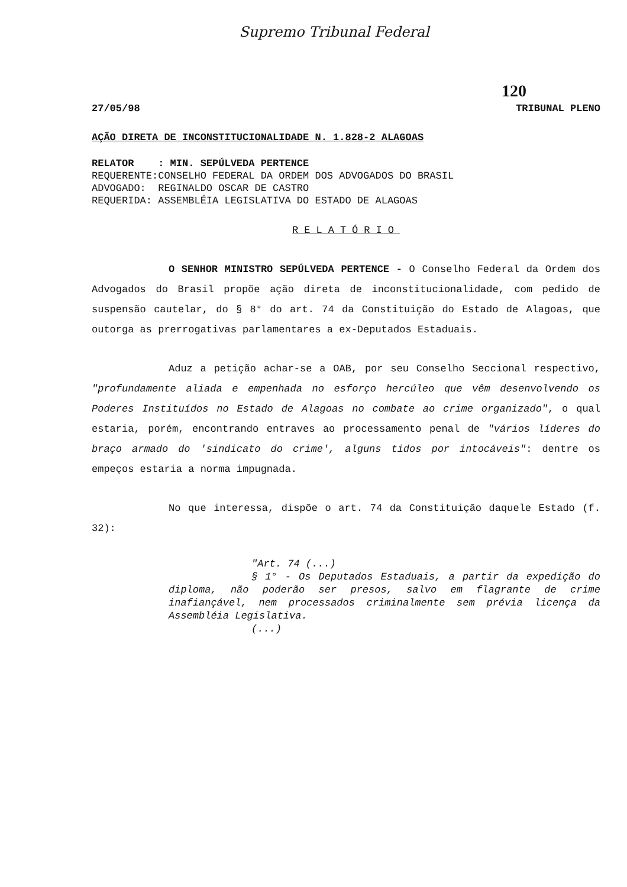Supremo Tribunal Federal
120
27/05/98 TRIBUNAL PLENO
AÇÃO DIRETA DE INCONSTITUCIONALIDADE N. 1.828-2 ALAGOAS
| RELATOR | : MIN. SEPÚLVEDA PERTENCE |
| REQUERENTE: | CONSELHO FEDERAL DA ORDEM DOS ADVOGADOS DO BRASIL |
| ADVOGADO: | REGINALDO OSCAR DE CASTRO |
| REQUERIDA: | ASSEMBLÉIA LEGISLATIVA DO ESTADO DE ALAGOAS |
RELATÓRIO
O SENHOR MINISTRO SEPÚLVEDA PERTENCE - O Conselho Federal da Ordem dos Advogados do Brasil propõe ação direta de inconstitucionalidade, com pedido de suspensão cautelar, do § 8° do art. 74 da Constituição do Estado de Alagoas, que outorga as prerrogativas parlamentares a ex-Deputados Estaduais.
Aduz a petição achar-se a OAB, por seu Conselho Seccional respectivo, "profundamente aliada e empenhada no esforço hercúleo que vêm desenvolvendo os Poderes Instituídos no Estado de Alagoas no combate ao crime organizado", o qual estaria, porém, encontrando entraves ao processamento penal de "vários líderes do braço armado do 'sindicato do crime', alguns tidos por intocáveis": dentre os empeços estaria a norma impugnada.
No que interessa, dispõe o art. 74 da Constituição daquele Estado (f. 32):
"Art. 74 (...)
§ 1° - Os Deputados Estaduais, a partir da expedição do diploma, não poderão ser presos, salvo em flagrante de crime inafiançável, nem processados criminalmente sem prévia licença da Assembléia Legislativa.
(...)